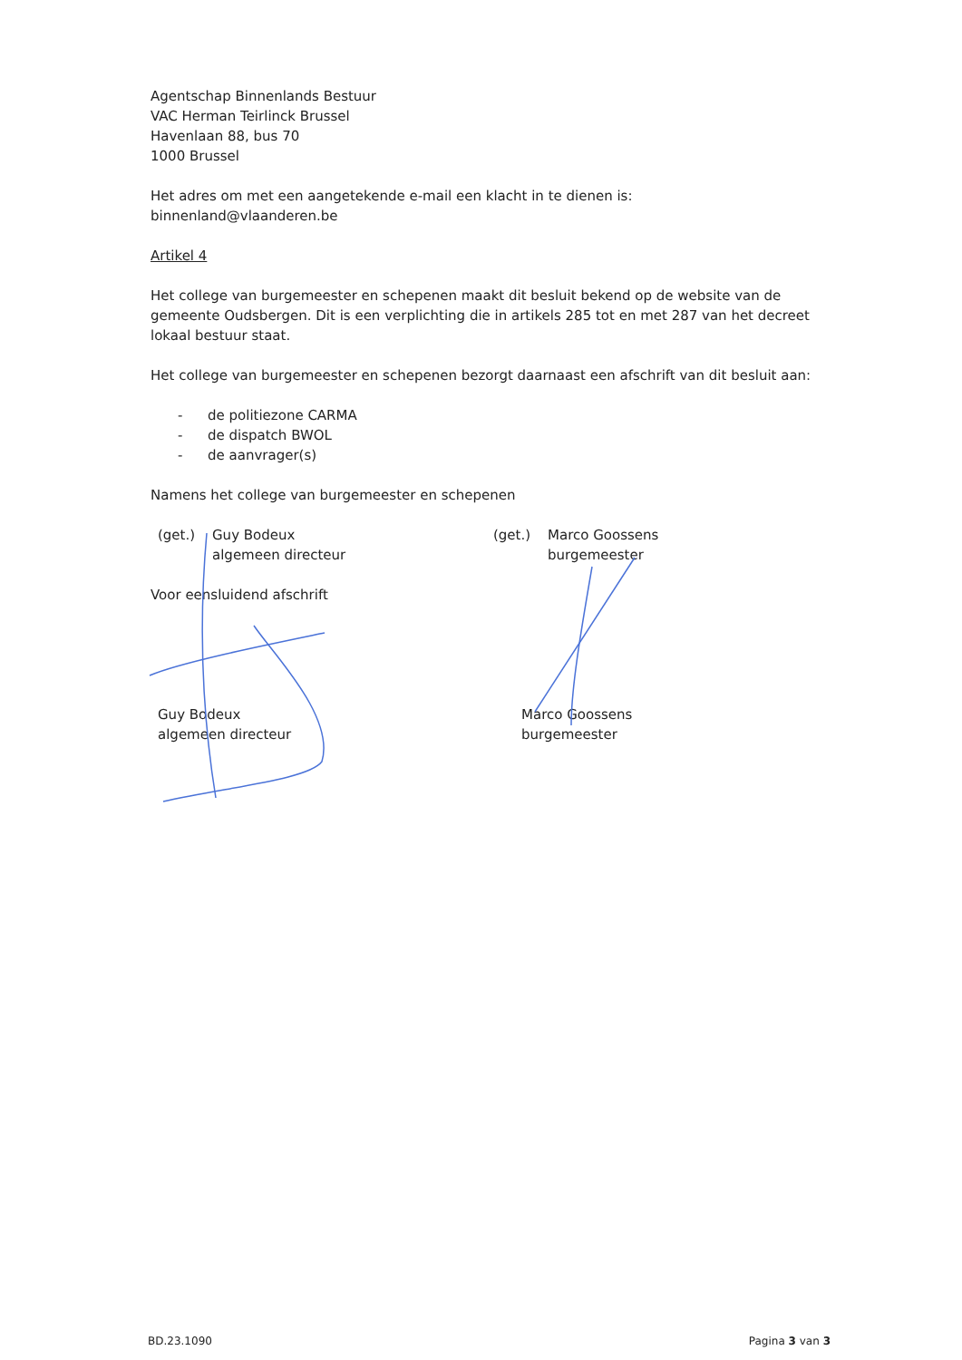Agentschap Binnenlands Bestuur
VAC Herman Teirlinck Brussel
Havenlaan 88, bus 70
1000 Brussel
Het adres om met een aangetekende e-mail een klacht in te dienen is: binnenland@vlaanderen.be
Artikel 4
Het college van burgemeester en schepenen maakt dit besluit bekend op de website van de gemeente Oudsbergen. Dit is een verplichting die in artikels 285 tot en met 287 van het decreet lokaal bestuur staat.
Het college van burgemeester en schepenen bezorgt daarnaast een afschrift van dit besluit aan:
- de politiezone CARMA
- de dispatch BWOL
- de aanvrager(s)
Namens het college van burgemeester en schepenen
(get.) Guy Bodeux
algemeen directeur
(get.) Marco Goossens
burgemeester
Voor eensluidend afschrift
Guy Bodeux
algemeen directeur
Marco Goossens
burgemeester
BD.23.1090 Pagina 3 van 3